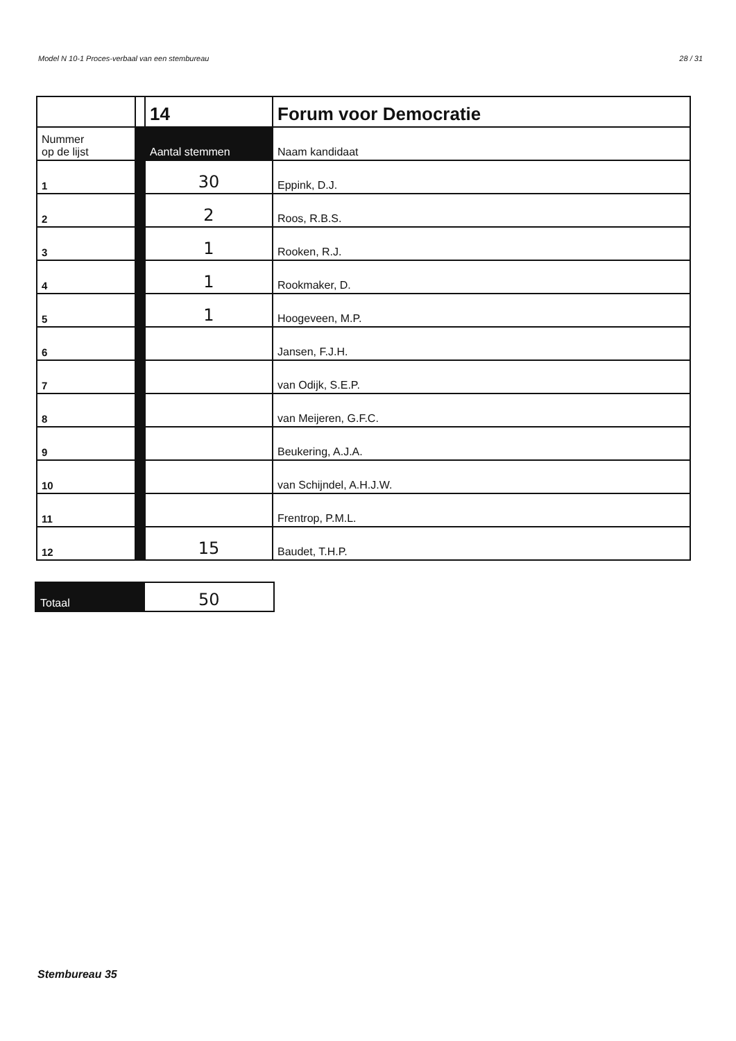Model N 10-1 Proces-verbaal van een stembureau 28 / 31
| | | 14 | Forum voor Democratie |
| Nummer op de lijst | | Aantal stemmen | Naam kandidaat |
| 1 | | 30 | Eppink, D.J. |
| 2 | | 2 | Roos, R.B.S. |
| 3 | | 1 | Rooken, R.J. |
| 4 | | 1 | Rookmaker, D. |
| 5 | | 1 | Hoogeveen, M.P. |
| 6 | | | Jansen, F.J.H. |
| 7 | | | van Odijk, S.E.P. |
| 8 | | | van Meijeren, G.F.C. |
| 9 | | | Beukering, A.J.A. |
| 10 | | | van Schijndel, A.H.J.W. |
| 11 | | | Frentrop, P.M.L. |
| 12 | | 15 | Baudet, T.H.P. |
| Totaal | 50 |
Stembureau 35